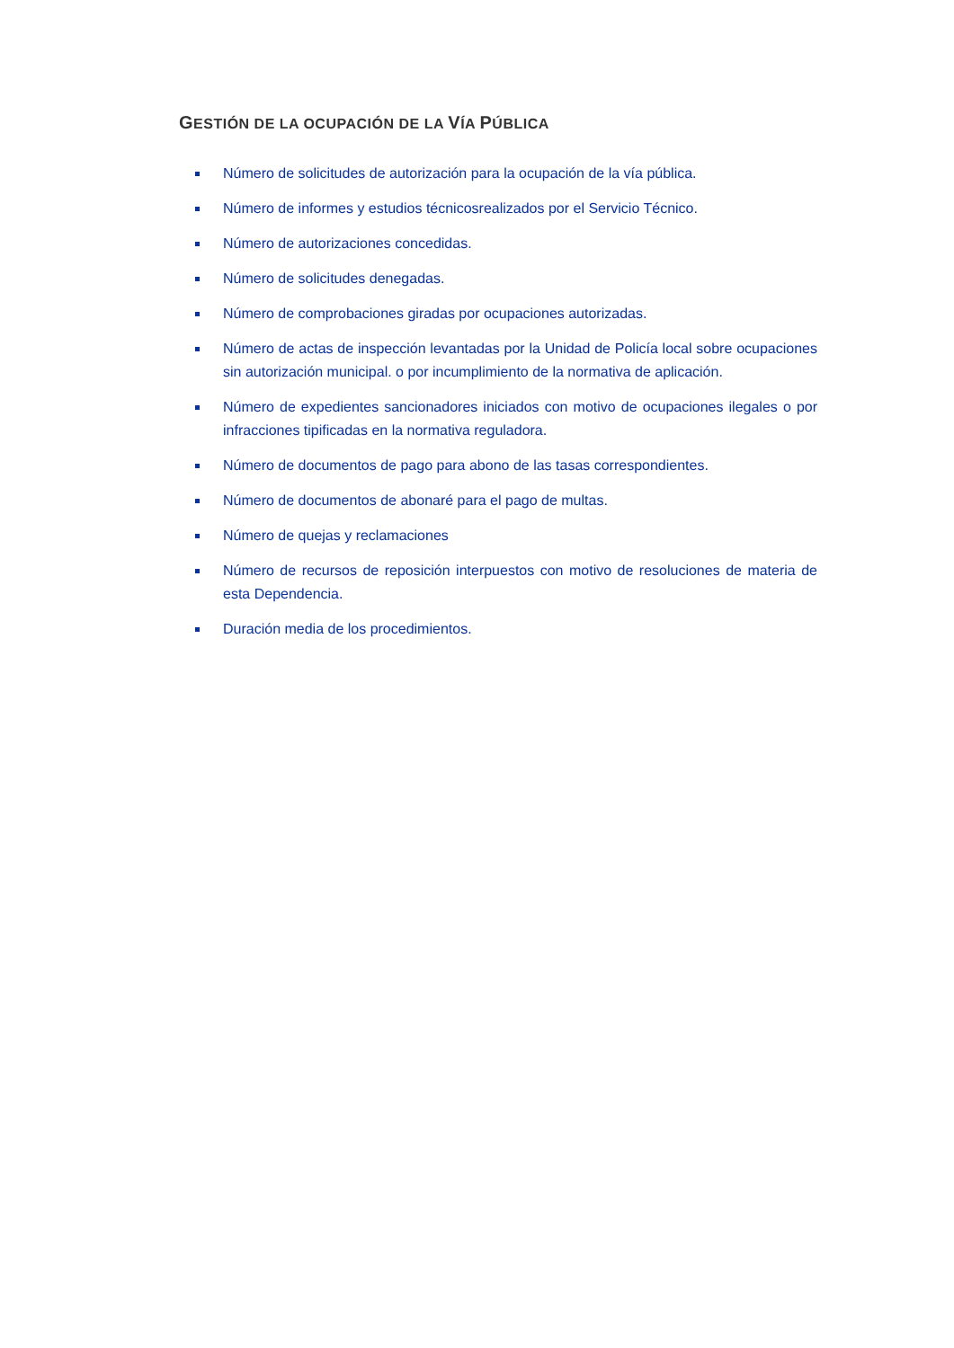GESTIÓN DE LA OCUPACIÓN DE LA VÍA PÚBLICA
Número de solicitudes de autorización para la ocupación de la vía pública.
Número de informes y estudios técnicosrealizados por el Servicio Técnico.
Número de autorizaciones concedidas.
Número de solicitudes denegadas.
Número de comprobaciones giradas por ocupaciones autorizadas.
Número de actas de inspección levantadas por la Unidad de Policía local sobre ocupaciones sin autorización municipal. o por incumplimiento de la normativa de aplicación.
Número de expedientes sancionadores iniciados con motivo de ocupaciones ilegales o por infracciones tipificadas en la normativa reguladora.
Número de documentos de pago para abono de las tasas correspondientes.
Número de documentos de abonaré para el pago de multas.
Número de quejas y reclamaciones
Número de recursos de reposición interpuestos con motivo de resoluciones de materia de esta Dependencia.
Duración media de los procedimientos.